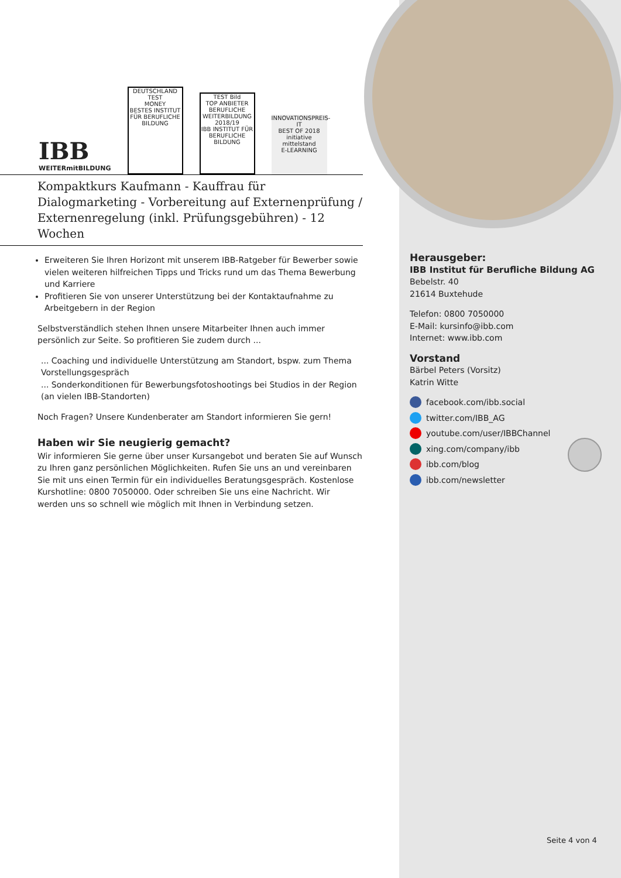IBB
WEITERmitBILDUNG
DEUTSCHLAND TEST
MONEY
BESTES INSTITUT FÜR BERUFLICHE BILDUNG
TEST Bild
TOP ANBIETER BERUFLICHE WEITERBILDUNG
2018/19
IBB INSTITUT FÜR BERUFLICHE BILDUNG
INNOVATIONSPREIS-IT
BEST OF 2018
initiative mittelstand
E-LEARNING
Kompaktkurs Kaufmann - Kauffrau für Dialogmarketing - Vorbereitung auf Externenprüfung / Externenregelung (inkl. Prüfungsgebühren) - 12 Wochen
Erweiteren Sie Ihren Horizont mit unserem IBB-Ratgeber für Bewerber sowie vielen weiteren hilfreichen Tipps und Tricks rund um das Thema Bewerbung und Karriere
Profitieren Sie von unserer Unterstützung bei der Kontaktaufnahme zu Arbeitgebern in der Region
Selbstverständlich stehen Ihnen unsere Mitarbeiter Ihnen auch immer persönlich zur Seite. So profitieren Sie zudem durch ...
... Coaching und individuelle Unterstützung am Standort, bspw. zum Thema Vorstellungsgespräch
... Sonderkonditionen für Bewerbungsfotoshootings bei Studios in der Region (an vielen IBB-Standorten)
Noch Fragen? Unsere Kundenberater am Standort informieren Sie gern!
Haben wir Sie neugierig gemacht?
Wir informieren Sie gerne über unser Kursangebot und beraten Sie auf Wunsch zu Ihren ganz persönlichen Möglichkeiten. Rufen Sie uns an und vereinbaren Sie mit uns einen Termin für ein individuelles Beratungsgespräch. Kostenlose Kurshotline: 0800 7050000. Oder schreiben Sie uns eine Nachricht. Wir werden uns so schnell wie möglich mit Ihnen in Verbindung setzen.
Herausgeber:
IBB Institut für Berufliche Bildung AG
Bebelstr. 40
21614 Buxtehude
Telefon: 0800 7050000
E-Mail: kursinfo@ibb.com
Internet: www.ibb.com
Vorstand
Bärbel Peters (Vorsitz)
Katrin Witte
facebook.com/ibb.social
twitter.com/IBB_AG
youtube.com/user/IBBChannel
xing.com/company/ibb
ibb.com/blog
ibb.com/newsletter
Seite 4 von 4